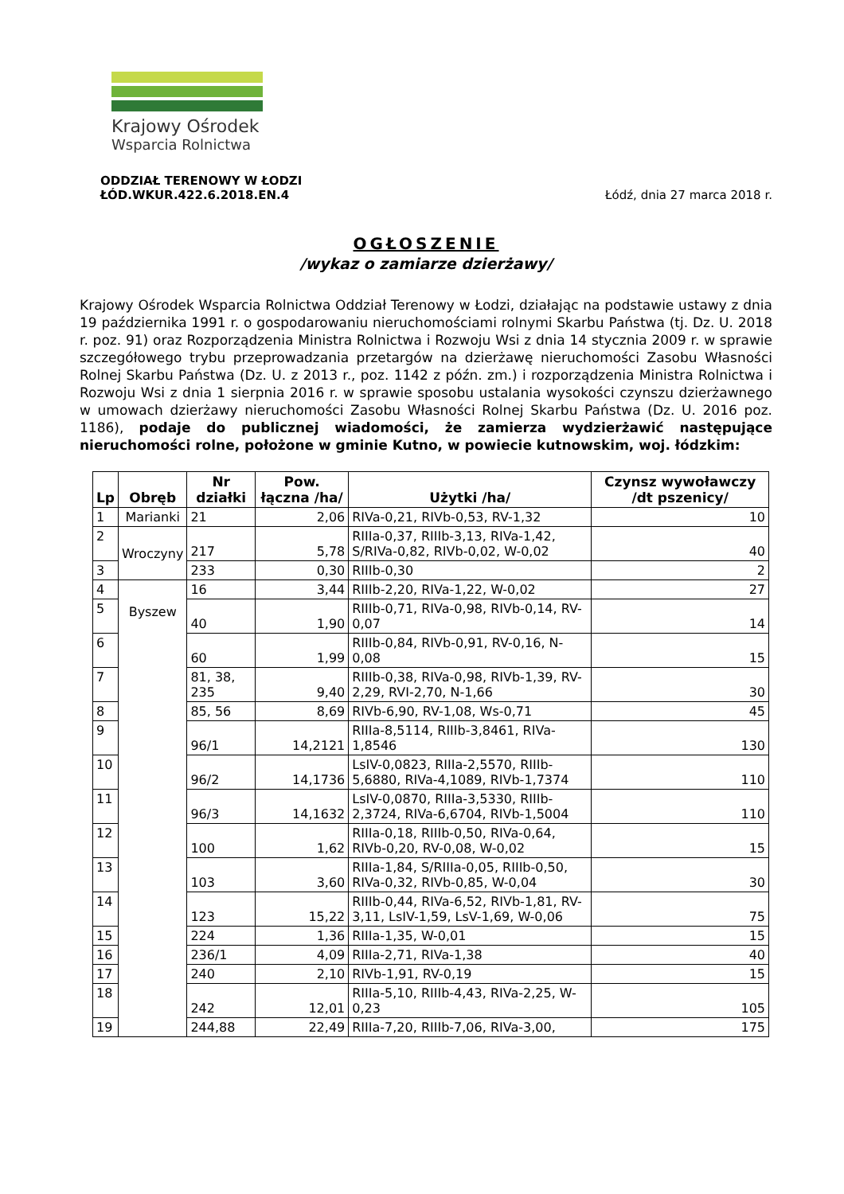Krajowy Ośrodek
Wsparcia Rolnictwa
ODDZIAŁ TERENOWY W ŁODZI
ŁÓD.WKUR.422.6.2018.EN.4
Łódź, dnia 27 marca 2018 r.
OGŁOSZENIE
/wykaz o zamiarze dzierżawy/
Krajowy Ośrodek Wsparcia Rolnictwa Oddział Terenowy w Łodzi, działając na podstawie ustawy z dnia 19 października 1991 r. o gospodarowaniu nieruchomościami rolnymi Skarbu Państwa (tj. Dz. U. 2018 r. poz. 91) oraz Rozporządzenia Ministra Rolnictwa i Rozwoju Wsi z dnia 14 stycznia 2009 r. w sprawie szczegółowego trybu przeprowadzania przetargów na dzierżawę nieruchomości Zasobu Własności Rolnej Skarbu Państwa (Dz. U. z 2013 r., poz. 1142 z późn. zm.) i rozporządzenia Ministra Rolnictwa i Rozwoju Wsi z dnia 1 sierpnia 2016 r. w sprawie sposobu ustalania wysokości czynszu dzierżawnego w umowach dzierżawy nieruchomości Zasobu Własności Rolnej Skarbu Państwa (Dz. U. 2016 poz. 1186), podaje do publicznej wiadomości, że zamierza wydzierżawić następujące nieruchomości rolne, położone w gminie Kutno, w powiecie kutnowskim, woj. łódzkim:
| Lp | Obręb | Nr działki | Pow. łączna /ha/ | Użytki /ha/ | Czynsz wywoławczy /dt pszenicy/ |
| --- | --- | --- | --- | --- | --- |
| 1 | Marianki | 21 | 2,06 | RIVa-0,21, RIVb-0,53, RV-1,32 | 10 |
| 2 | Wroczyny | 217 | 5,78 | RIIIa-0,37, RIIIb-3,13, RIVa-1,42, S/RIVa-0,82, RIVb-0,02, W-0,02 | 40 |
| 3 | | 233 | 0,30 | RIIIb-0,30 | 2 |
| 4 | Byszew | 16 | 3,44 | RIIIb-2,20, RIVa-1,22, W-0,02 | 27 |
| 5 | | 40 | 1,90 | RIIIb-0,71, RIVa-0,98, RIVb-0,14, RV-0,07 | 14 |
| 6 | | 60 | 1,99 | RIIIb-0,84, RIVb-0,91, RV-0,16, N-0,08 | 15 |
| 7 | | 81, 38, 235 | 9,40 | RIIIb-0,38, RIVa-0,98, RIVb-1,39, RV-2,29, RVI-2,70, N-1,66 | 30 |
| 8 | | 85, 56 | 8,69 | RIVb-6,90, RV-1,08, Ws-0,71 | 45 |
| 9 | | 96/1 | 14,2121 | RIIIa-8,5114, RIIIb-3,8461, RIVa-1,8546 | 130 |
| 10 | | 96/2 | 14,1736 | LsIV-0,0823, RIIIa-2,5570, RIIIb-5,6880, RIVa-4,1089, RIVb-1,7374 | 110 |
| 11 | | 96/3 | 14,1632 | LsIV-0,0870, RIIIa-3,5330, RIIIb-2,3724, RIVa-6,6704, RIVb-1,5004 | 110 |
| 12 | | 100 | 1,62 | RIIIa-0,18, RIIIb-0,50, RIVa-0,64, RIVb-0,20, RV-0,08, W-0,02 | 15 |
| 13 | | 103 | 3,60 | RIIIa-1,84, S/RIIIa-0,05, RIIIb-0,50, RIVa-0,32, RIVb-0,85, W-0,04 | 30 |
| 14 | | 123 | 15,22 | RIIIb-0,44, RIVa-6,52, RIVb-1,81, RV-3,11, LsIV-1,59, LsV-1,69, W-0,06 | 75 |
| 15 | | 224 | 1,36 | RIIIa-1,35, W-0,01 | 15 |
| 16 | | 236/1 | 4,09 | RIIIa-2,71, RIVa-1,38 | 40 |
| 17 | | 240 | 2,10 | RIVb-1,91, RV-0,19 | 15 |
| 18 | | 242 | 12,01 | RIIIa-5,10, RIIIb-4,43, RIVa-2,25, W-0,23 | 105 |
| 19 | | 244,88 | 22,49 | RIIIa-7,20, RIIIb-7,06, RIVa-3,00, | 175 |